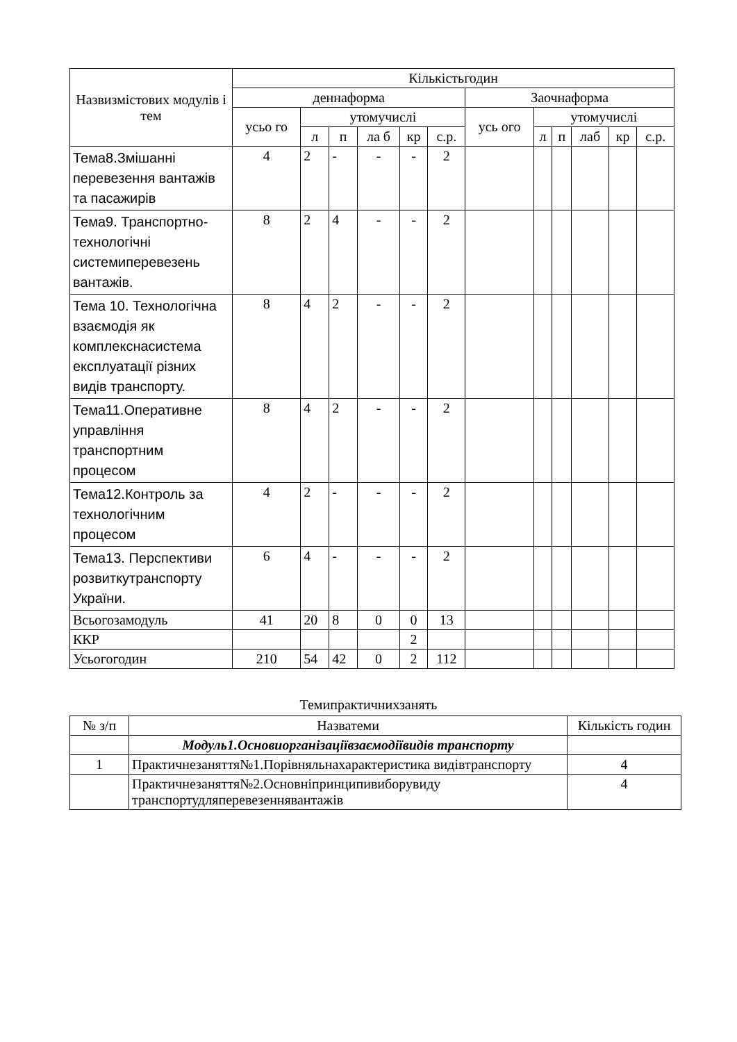| Назвизмістових модулів і тем | Кількістьгодин | | | | | | | | | | | |
| --- | --- | --- | --- | --- | --- | --- | --- | --- | --- | --- | --- | --- |
| | деннаформа | | | | | | Заочнаформа | | | | | |
| | усьо го | утомучислі | | | | | усь ого | утомучислі | | | | |
| | | л | п | ла б | кр | с.р. | | л | п | лаб | кр | с.р. |
| Тема8.Змішанні перевезення вантажів та пасажирів | 4 | 2 | - | - | - | 2 | | | | | | |
| Тема9. Транспортно-технологічні системиперевезень вантажів. | 8 | 2 | 4 | - | - | 2 | | | | | | |
| Тема 10. Технологічна взаємодія як комплекснасистема експлуатації різних видів транспорту. | 8 | 4 | 2 | - | - | 2 | | | | | | |
| Тема11.Оперативне управління транспортним процесом | 8 | 4 | 2 | - | - | 2 | | | | | | |
| Тема12.Контроль за технологічним процесом | 4 | 2 | - | - | - | 2 | | | | | | |
| Тема13. Перспективи розвиткутранспорту України. | 6 | 4 | - | - | - | 2 | | | | | | |
| Всьогозамодуль | 41 | 20 | 8 | 0 | 0 | 13 | | | | | | |
| ККР | | | | | 2 | | | | | | | |
| Усьогогодин | 210 | 54 | 42 | 0 | 2 | 112 | | | | | | |
Темипрактичнихзанять
| № з/п | Назватеми | Кількість годин |
| | Модуль1.Основиорганізаціївзаємодіївидів транспорту | |
| 1 | Практичнезаняття№1.Порівняльнахарактеристика видівтранспорту | 4 |
| | Практичнезаняття№2.Основніпринципивиборувиду транспортудляперевезеннявантажів | 4 |